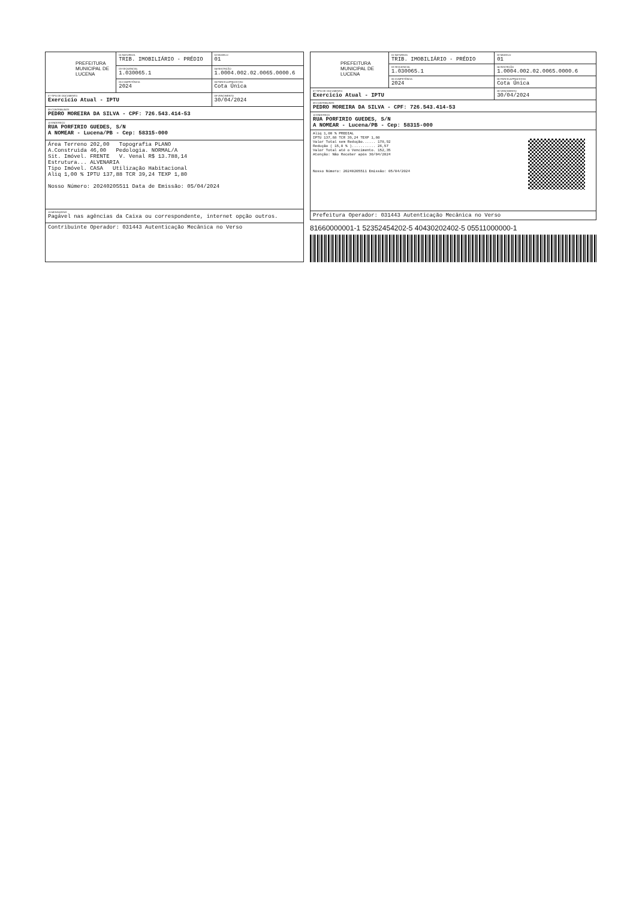| PREFEITURA MUNICIPAL DE LUCENA | 01-NATUREZA TRIB. IMOBILIÁRIO - PRÉDIO | 02-MODELO 01 |
| | 03-SEQUENCIAL 1.030065.1 | 04-INSCRIÇÃO 1.0004.002.02.0065.0000.6 |
| | 05-COMPETÊNCIA 2024 | 06-PARCELA/PROCESSO Cota Única |
| 07-TIPO DE DOCUMENTO Exercicio Atual - IPTU | | 08-VENCIMENTO 30/04/2024 |
| 09-CONTRIBUINTE PEDRO MOREIRA DA SILVA - CPF: 726.543.414-53 | | |
| 10-ENDEREÇO RUA PORFIRIO GUEDES, S/N A NOMEAR - Lucena/PB - Cep: 58315-000 | | |
| Área Terreno 202,00 Topografia PLANO A.Construida 46,00 Pedologia. NORMAL/A Sit. Imóvel. FRENTE V. Venal R$ 13.788,14 Estrutura... ALVENARIA Tipo Imóvel. CASA Utilização Habitacional Aliq 1,00 % IPTU 137,88 TCR 39,24 TEXP 1,80 Nosso Número: 20240205511 Data de Emissão: 05/04/2024 | | |
| 13-MENSAGENS Pagável nas agências da Caixa ou correspondente, internet opção outros. | | |
| Contribuinte Operador: 031443 Autenticação Mecânica no Verso | | |
| PREFEITURA MUNICIPAL DE LUCENA | 01-NATUREZA TRIB. IMOBILIÁRIO - PRÉDIO | 02-MODELO 01 |
| | 03-SEQUENCIAL 1.030065.1 | 04-INSCRIÇÃO 1.0004.002.02.0065.0000.6 |
| | 05-COMPETÊNCIA 2024 | 06-PARCELA/PROCESSO Cota Única |
| 07-TIPO DE DOCUMENTO Exercicio Atual - IPTU | | 08-VENCIMENTO 30/04/2024 |
| 09-CONTRIBUINTE PEDRO MOREIRA DA SILVA - CPF: 726.543.414-53 | | |
| 10-ENDEREÇO RUA PORFIRIO GUEDES, S/N A NOMEAR - Lucena/PB - Cep: 58315-000 | | |
| Aliq 1,00 % PREDIAL IPTU 137,88 TCR 39,24 TEXP 1,80 Valor Total sem Redução...... 178,92 Redução ( 15,0 % )........... 26,57 Valor Total até o Vencimento. 152,35 Atenção: Não Receber após 30/04/2024 Nosso Número: 20240205511 Emissão: 05/04/2024 | | |
| Prefeitura Operador: 031443 Autenticação Mecânica no Verso | | |
81660000001-1 52352454202-5 40430202402-5 05511000000-1